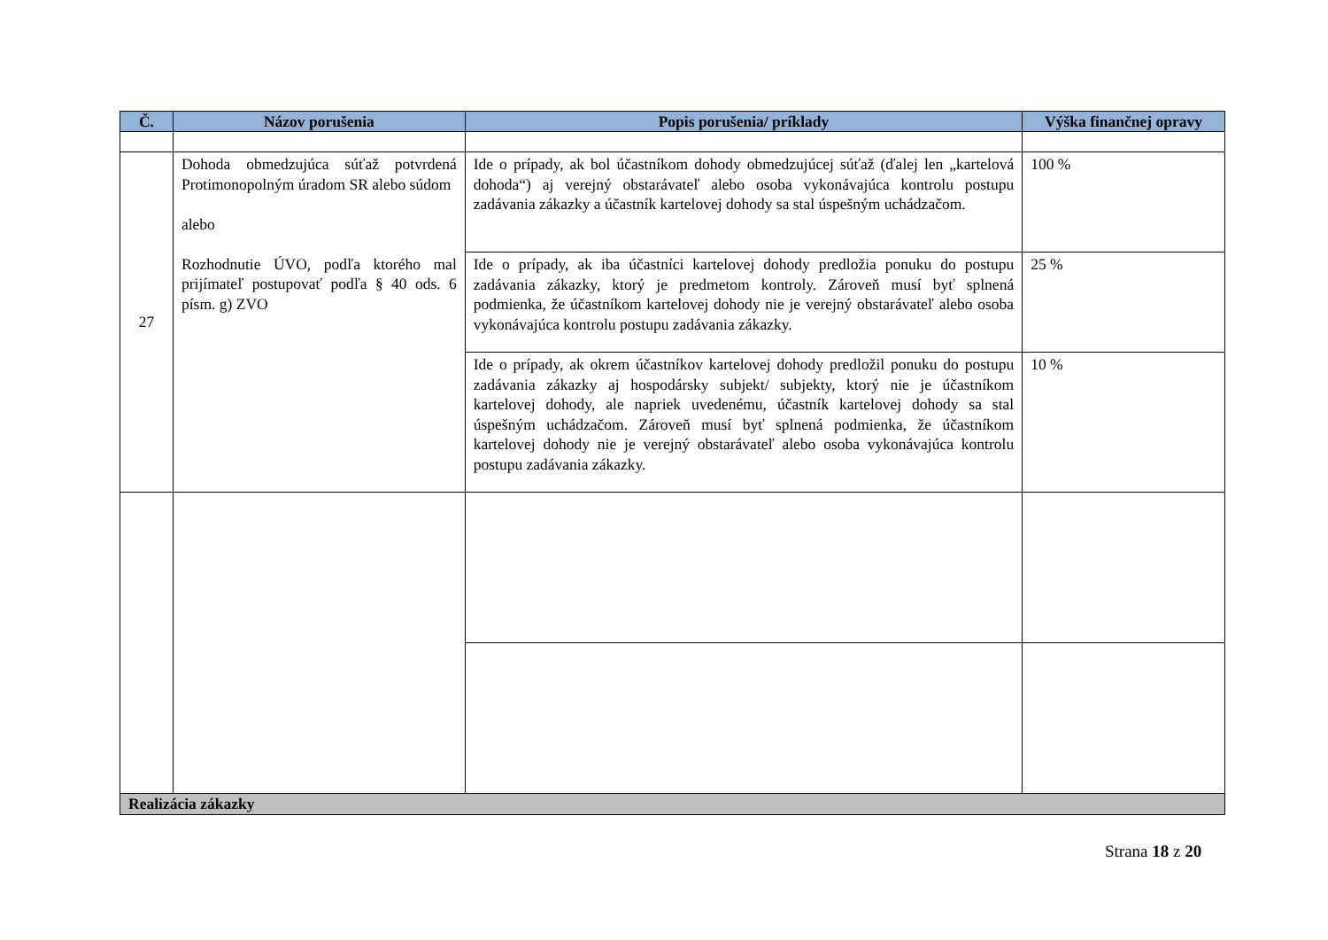| Č. | Názov porušenia | Popis porušenia/ príklady | Výška finančnej opravy |
| --- | --- | --- | --- |
| 27 | Dohoda obmedzujúca súťaž potvrdená Protimonopolným úradom SR alebo súdom alebo Rozhodnutie ÚVO, podľa ktorého mal prijímateľ postupovať podľa § 40 ods. 6 písm. g) ZVO | Ide o prípady, ak bol účastníkom dohody obmedzujúcej súťaž (ďalej len „kartelová dohoda“) aj verejný obstarávateľ alebo osoba vykonávajúca kontrolu postupu zadávania zákazky a účastník kartelovej dohody sa stal úspešným uchádzačom. | 100 % |
| | | Ide o prípady, ak iba účastníci kartelovej dohody predložia ponuku do postupu zadávania zákazky, ktorý je predmetom kontroly. Zároveň musí byť splnená podmienka, že účastníkom kartelovej dohody nie je verejný obstarávateľ alebo osoba vykonávajúca kontrolu postupu zadávania zákazky. | 25 % |
| | | Ide o prípady, ak okrem účastníkov kartelovej dohody predložil ponuku do postupu zadávania zákazky aj hospodársky subjekt/ subjekty, ktorý nie je účastníkom kartelovej dohody, ale napriek uvedenému, účastník kartelovej dohody sa stal úspešným uchádzačom. Zároveň musí byť splnená podmienka, že účastníkom kartelovej dohody nie je verejný obstarávateľ alebo osoba vykonávajúca kontrolu postupu zadávania zákazky. | 10 % |
| Realizácia zákazky | | | |
Strana 18 z 20